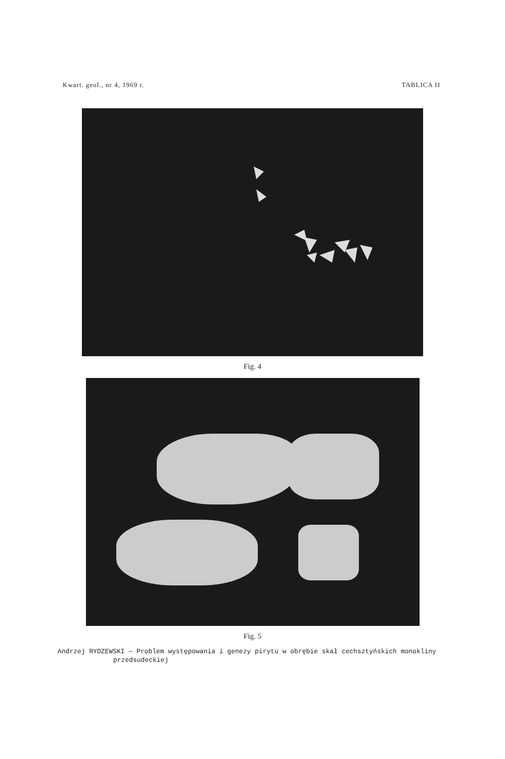Kwart. geol., nr 4, 1969 r. TABLICA II
Fig. 4
Fig. 5
Andrzej RYDZEWSKI — Problem występowania i genezy pirytu w obrębie skał cechsztyńskich monokliny przedsudeckiej